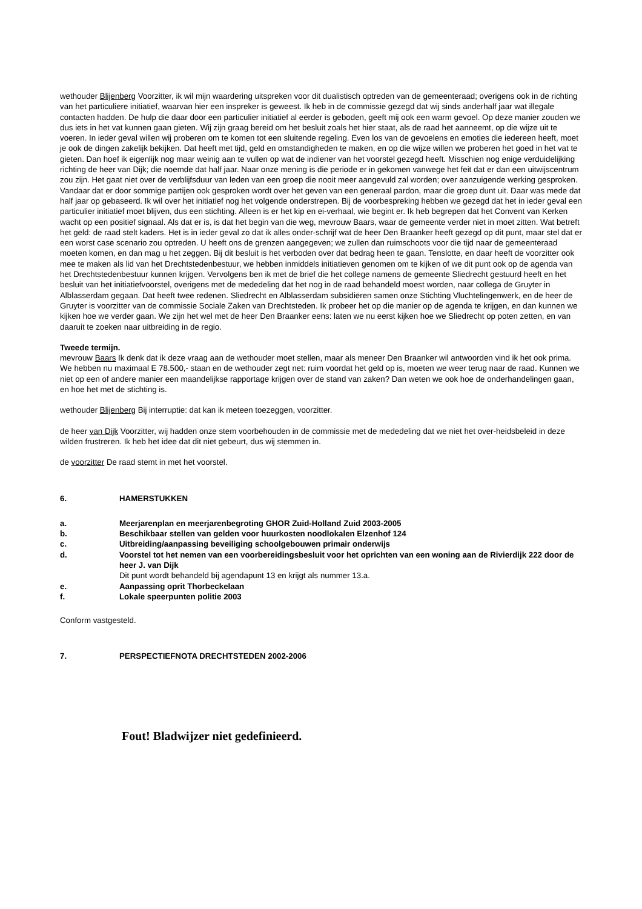wethouder Blijenberg Voorzitter, ik wil mijn waardering uitspreken voor dit dualistisch optreden van de gemeenteraad; overigens ook in de richting van het particuliere initiatief, waarvan hier een inspreker is geweest. Ik heb in de commissie gezegd dat wij sinds anderhalf jaar wat illegale contacten hadden. De hulp die daar door een particulier initiatief al eerder is geboden, geeft mij ook een warm gevoel. Op deze manier zouden we dus iets in het vat kunnen gaan gieten. Wij zijn graag bereid om het besluit zoals het hier staat, als de raad het aanneemt, op die wijze uit te voeren. In ieder geval willen wij proberen om te komen tot een sluitende regeling. Even los van de gevoelens en emoties die iedereen heeft, moet je ook de dingen zakelijk bekijken. Dat heeft met tijd, geld en omstandigheden te maken, en op die wijze willen we proberen het goed in het vat te gieten. Dan hoef ik eigenlijk nog maar weinig aan te vullen op wat de indiener van het voorstel gezegd heeft. Misschien nog enige verduidelijking richting de heer van Dijk; die noemde dat half jaar. Naar onze mening is die periode er in gekomen vanwege het feit dat er dan een uitwijscentrum zou zijn. Het gaat niet over de verblijfsduur van leden van een groep die nooit meer aangevuld zal worden; over aanzuigende werking gesproken. Vandaar dat er door sommige partijen ook gesproken wordt over het geven van een generaal pardon, maar die groep dunt uit. Daar was mede dat half jaar op gebaseerd. Ik wil over het initiatief nog het volgende onderstrepen. Bij de voorbespreking hebben we gezegd dat het in ieder geval een particulier initiatief moet blijven, dus een stichting. Alleen is er het kip en ei-verhaal, wie begint er. Ik heb begrepen dat het Convent van Kerken wacht op een positief signaal. Als dat er is, is dat het begin van die weg, mevrouw Baars, waar de gemeente verder niet in moet zitten. Wat betreft het geld: de raad stelt kaders. Het is in ieder geval zo dat ik alles onder-schrijf wat de heer Den Braanker heeft gezegd op dit punt, maar stel dat er een worst case scenario zou optreden. U heeft ons de grenzen aangegeven; we zullen dan ruimschoots voor die tijd naar de gemeenteraad moeten komen, en dan mag u het zeggen. Bij dit besluit is het verboden over dat bedrag heen te gaan. Tenslotte, en daar heeft de voorzitter ook mee te maken als lid van het Drechtstedenbestuur, we hebben inmiddels initiatieven genomen om te kijken of we dit punt ook op de agenda van het Drechtstedenbestuur kunnen krijgen. Vervolgens ben ik met de brief die het college namens de gemeente Sliedrecht gestuurd heeft en het besluit van het initiatiefvoorstel, overigens met de mededeling dat het nog in de raad behandeld moest worden, naar collega de Gruyter in Alblasserdam gegaan. Dat heeft twee redenen. Sliedrecht en Alblasserdam subsidiëren samen onze Stichting Vluchtelingenwerk, en de heer de Gruyter is voorzitter van de commissie Sociale Zaken van Drechtsteden. Ik probeer het op die manier op de agenda te krijgen, en dan kunnen we kijken hoe we verder gaan. We zijn het wel met de heer Den Braanker eens: laten we nu eerst kijken hoe we Sliedrecht op poten zetten, en van daaruit te zoeken naar uitbreiding in de regio.
Tweede termijn.
mevrouw Baars Ik denk dat ik deze vraag aan de wethouder moet stellen, maar als meneer Den Braanker wil antwoorden vind ik het ook prima. We hebben nu maximaal E 78.500,- staan en de wethouder zegt net: ruim voordat het geld op is, moeten we weer terug naar de raad. Kunnen we niet op een of andere manier een maandelijkse rapportage krijgen over de stand van zaken? Dan weten we ook hoe de onderhandelingen gaan, en hoe het met de stichting is.
wethouder Blijenberg Bij interruptie: dat kan ik meteen toezeggen, voorzitter.
de heer van Dijk Voorzitter, wij hadden onze stem voorbehouden in de commissie met de mededeling dat we niet het over-heidsbeleid in deze wilden frustreren. Ik heb het idee dat dit niet gebeurt, dus wij stemmen in.
de voorzitter De raad stemt in met het voorstel.
6. HAMERSTUKKEN
a. Meerjarenplan en meerjarenbegroting GHOR Zuid-Holland Zuid 2003-2005
b. Beschikbaar stellen van gelden voor huurkosten noodlokalen Elzenhof 124
c. Uitbreiding/aanpassing beveiliging schoolgebouwen primair onderwijs
d. Voorstel tot het nemen van een voorbereidingsbesluit voor het oprichten van een woning aan de Rivierdijk 222 door de heer J. van Dijk
Dit punt wordt behandeld bij agendapunt 13 en krijgt als nummer 13.a.
e. Aanpassing oprit Thorbeckelaan
f. Lokale speerpunten politie 2003
Conform vastgesteld.
7. PERSPECTIEFNOTA DRECHTSTEDEN 2002-2006
Fout! Bladwijzer niet gedefinieerd.